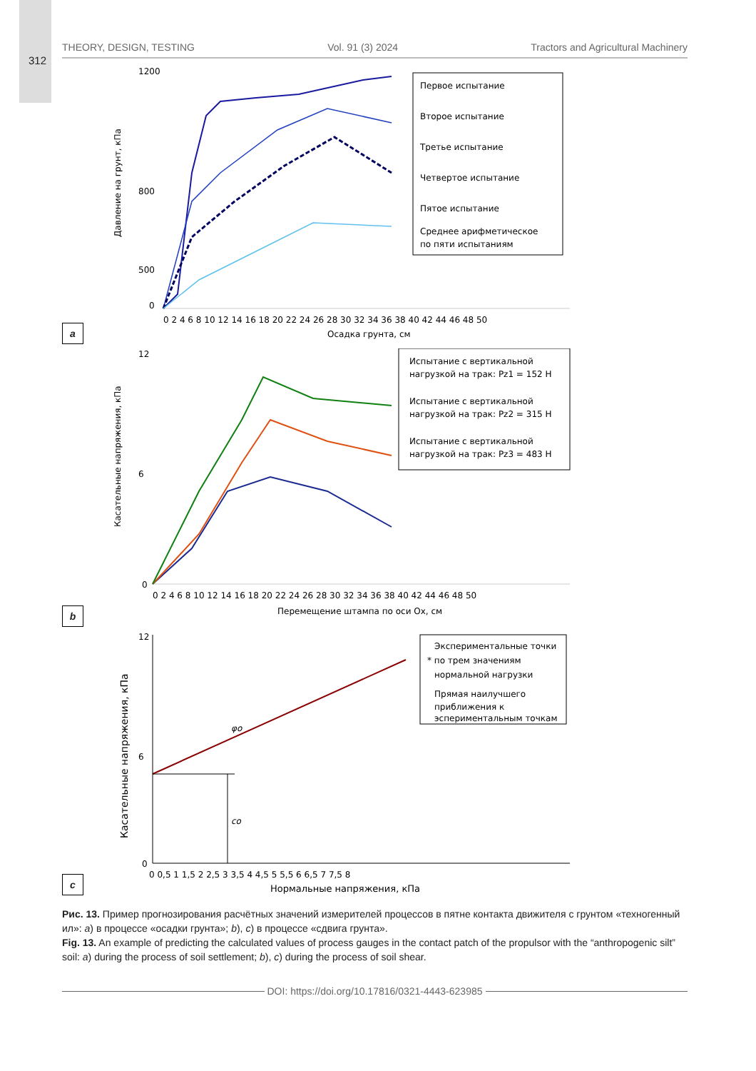312
THEORY, DESIGN, TESTING Vol. 91 (3) 2024 Tractors and Agricultural Machinery
a
Давление на грунт, кПа
1200
800
500
0
0 2 4 6 8 10 12 14 16 18 20 22 24 26 28 30 32 34 36 38 40 42 44 46 48 50
Осадка грунта, см
Первое испытание
Второе испытание
Третье испытание
Четвертое испытание
Пятое испытание
Среднее арифметическое
по пяти испытаниям
b
Касательные напряжения, кПа
12
6
0
0 2 4 6 8 10 12 14 16 18 20 22 24 26 28 30 32 34 36 38 40 42 44 46 48 50
Перемещение штампа по оси Ox, см
Испытание с вертикальной
нагрузкой на трак: Pz1 = 152 H
Испытание с вертикальной
нагрузкой на трак: Pz2 = 315 H
Испытание с вертикальной
нагрузкой на трак: Pz3 = 483 H
c
Касательные напряжения, кПа
12
6
0
0 0,5 1 1,5 2 2,5 3 3,5 4 4,5 5 5,5 6 6,5 7 7,5 8
Нормальные напряжения, кПа
φo
co
Экспериментальные точки
* по трем значениям
нормальной нагрузки
Прямая наилучшего
приближения к
эспериментальным точкам
Рис. 13. Пример прогнозирования расчётных значений измерителей процессов в пятне контакта движителя с грунтом «техногенный ил»: a) в процессе «осадки грунта»; b), c) в процессе «сдвига грунта».
Fig. 13. An example of predicting the calculated values of process gauges in the contact patch of the propulsor with the “anthropogenic silt” soil: a) during the process of soil settlement; b), c) during the process of soil shear.
DOI: https://doi.org/10.17816/0321-4443-623985